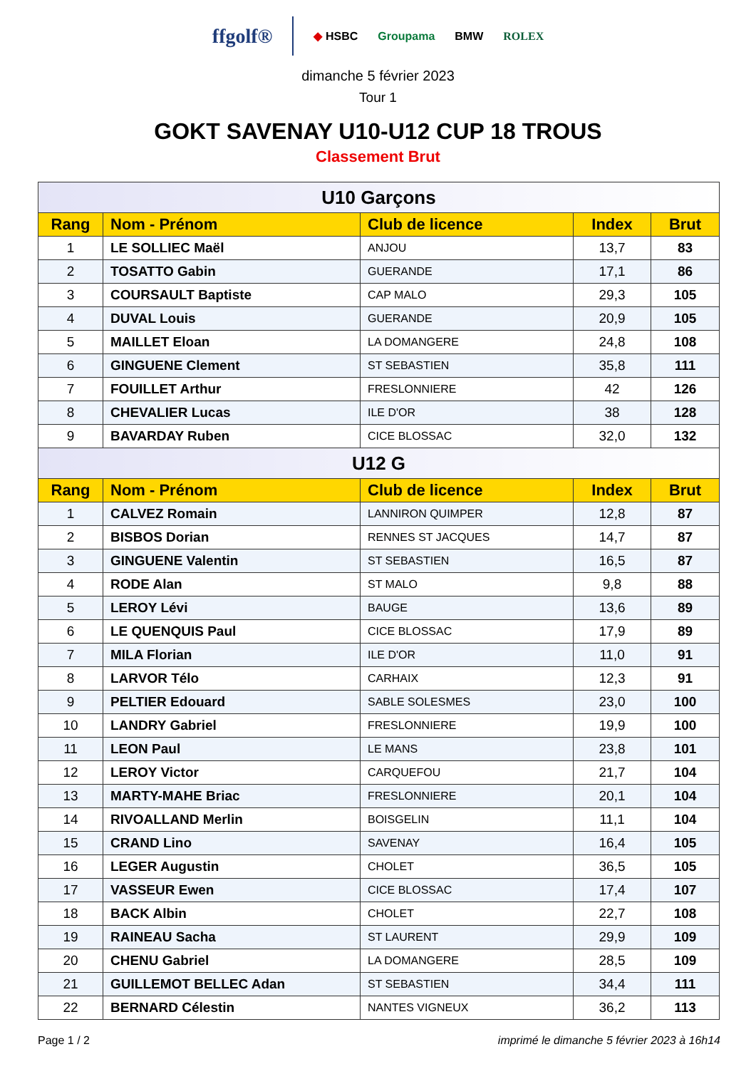ffgolf® ◆ HSBC Groupama BMW ROLEX
dimanche 5 février 2023
Tour 1
GOKT SAVENAY U10-U12 CUP 18 TROUS
Classement Brut
| U10 Garçons | | | | |
| Rang | Nom - Prénom | Club de licence | Index | Brut |
| 1 | LE SOLLIEC Maël | ANJOU | 13,7 | 83 |
| 2 | TOSATTO Gabin | GUERANDE | 17,1 | 86 |
| 3 | COURSAULT Baptiste | CAP MALO | 29,3 | 105 |
| 4 | DUVAL Louis | GUERANDE | 20,9 | 105 |
| 5 | MAILLET Eloan | LA DOMANGERE | 24,8 | 108 |
| 6 | GINGUENE Clement | ST SEBASTIEN | 35,8 | 111 |
| 7 | FOUILLET Arthur | FRESLONNIERE | 42 | 126 |
| 8 | CHEVALIER Lucas | ILE D'OR | 38 | 128 |
| 9 | BAVARDAY Ruben | CICE BLOSSAC | 32,0 | 132 |
| U12 G | | | | |
| Rang | Nom - Prénom | Club de licence | Index | Brut |
| 1 | CALVEZ Romain | LANNIRON QUIMPER | 12,8 | 87 |
| 2 | BISBOS Dorian | RENNES ST JACQUES | 14,7 | 87 |
| 3 | GINGUENE Valentin | ST SEBASTIEN | 16,5 | 87 |
| 4 | RODE Alan | ST MALO | 9,8 | 88 |
| 5 | LEROY Lévi | BAUGE | 13,6 | 89 |
| 6 | LE QUENQUIS Paul | CICE BLOSSAC | 17,9 | 89 |
| 7 | MILA Florian | ILE D'OR | 11,0 | 91 |
| 8 | LARVOR Télo | CARHAIX | 12,3 | 91 |
| 9 | PELTIER Edouard | SABLE SOLESMES | 23,0 | 100 |
| 10 | LANDRY Gabriel | FRESLONNIERE | 19,9 | 100 |
| 11 | LEON Paul | LE MANS | 23,8 | 101 |
| 12 | LEROY Victor | CARQUEFOU | 21,7 | 104 |
| 13 | MARTY-MAHE Briac | FRESLONNIERE | 20,1 | 104 |
| 14 | RIVOALLAND Merlin | BOISGELIN | 11,1 | 104 |
| 15 | CRAND Lino | SAVENAY | 16,4 | 105 |
| 16 | LEGER Augustin | CHOLET | 36,5 | 105 |
| 17 | VASSEUR Ewen | CICE BLOSSAC | 17,4 | 107 |
| 18 | BACK Albin | CHOLET | 22,7 | 108 |
| 19 | RAINEAU Sacha | ST LAURENT | 29,9 | 109 |
| 20 | CHENU Gabriel | LA DOMANGERE | 28,5 | 109 |
| 21 | GUILLEMOT BELLEC Adan | ST SEBASTIEN | 34,4 | 111 |
| 22 | BERNARD Célestin | NANTES VIGNEUX | 36,2 | 113 |
Page 1 / 2 imprimé le dimanche 5 février 2023 à 16h14